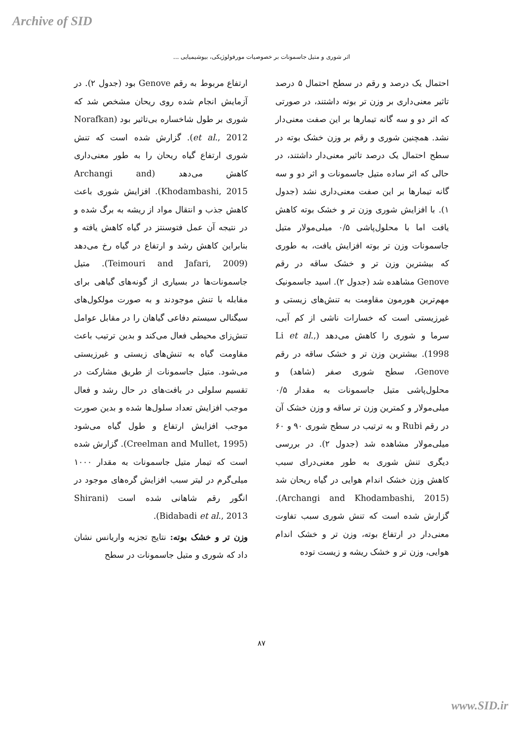Archive of SID
اثر شوری و متیل جاسمونات بر خصوصیات مورفولوژیکی، بیوشیمیایی ...
ارتفاع مربوط به رقم Genove بود (جدول ۲). در آزمایش انجام شده روی ریحان مشخص شد که شوری بر طول شاخساره بی‌تاثیر بود (Norafkan et al., 2012). گزارش شده است که تنش شوری ارتفاع گیاه ریحان را به طور معنی‌داری کاهش می‌دهد (Archangi and Khodambashi, 2015). افزایش شوری باعث کاهش جذب و انتقال مواد از ریشه به برگ شده و در نتیجه آن عمل فتوسنتز در گیاه کاهش یافته و بنابراین کاهش رشد و ارتفاع در گیاه رخ می‌دهد (Teimouri and Jafari, 2009). متیل جاسمونات‌ها در بسیاری از گونه‌های گیاهی برای مقابله با تنش موجودند و به صورت مولکول‌های سیگنالی سیستم دفاعی گیاهان را در مقابل عوامل تنش‌زای محیطی فعال می‌کند و بدین ترتیب باعث مقاومت گیاه به تنش‌های زیستی و غیرزیستی می‌شود. متیل جاسمونات از طریق مشارکت در تقسیم سلولی در بافت‌های در حال رشد و فعال موجب افزایش تعداد سلول‌ها شده و بدین صورت موجب افزایش ارتفاع و طول گیاه می‌شود (Creelman and Mullet, 1995). گزارش شده است که تیمار متیل جاسمونات به مقدار ۱۰۰۰ میلی‌گرم در لیتر سبب افزایش گره‌های موجود در انگور رقم شاهانی شده است (Shirani Bidabadi et al., 2013).
وزن تر و خشک بوته: نتایج تجزیه واریانس نشان داد که شوری و متیل جاسمونات در سطح
احتمال یک درصد و رقم در سطح احتمال ۵ درصد تاثیر معنی‌داری بر وزن تر بوته داشتند، در صورتی که اثر دو و سه گانه تیمارها بر این صفت معنی‌دار نشد. همچنین شوری و رقم بر وزن خشک بوته در سطح احتمال یک درصد تاثیر معنی‌دار داشتند، در حالی که اثر ساده متیل جاسمونات و اثر دو و سه گانه تیمارها بر این صفت معنی‌داری نشد (جدول ۱). با افزایش شوری وزن تر و خشک بوته کاهش یافت اما با محلول‌پاشی ۰/۵ میلی‌مولار متیل جاسمونات وزن تر بوته افزایش یافت، به طوری که بیشترین وزن تر و خشک ساقه در رقم Genove مشاهده شد (جدول ۲). اسید جاسمونیک مهم‌ترین هورمون مقاومت به تنش‌های زیستی و غیرزیستی است که خسارات ناشی از کم آبی، سرما و شوری را کاهش می‌دهد (Li et al., 1998). بیشترین وزن تر و خشک ساقه در رقم Genove، سطح شوری صفر (شاهد) و محلول‌پاشی متیل جاسمونات به مقدار ۰/۵ میلی‌مولار و کمترین وزن تر ساقه و وزن خشک آن در رقم Rubi و به ترتیب در سطح شوری ۹۰ و ۶۰ میلی‌مولار مشاهده شد (جدول ۲). در بررسی دیگری تنش شوری به طور معنی‌درای سبب کاهش وزن خشک اندام هوایی در گیاه ریحان شد (Archangi and Khodambashi, 2015). گزارش شده است که تنش شوری سبب تفاوت معنی‌دار در ارتفاع بوته، وزن تر و خشک اندام هوایی، وزن تر و خشک ریشه و زیست توده
۸۷
www.SID.ir